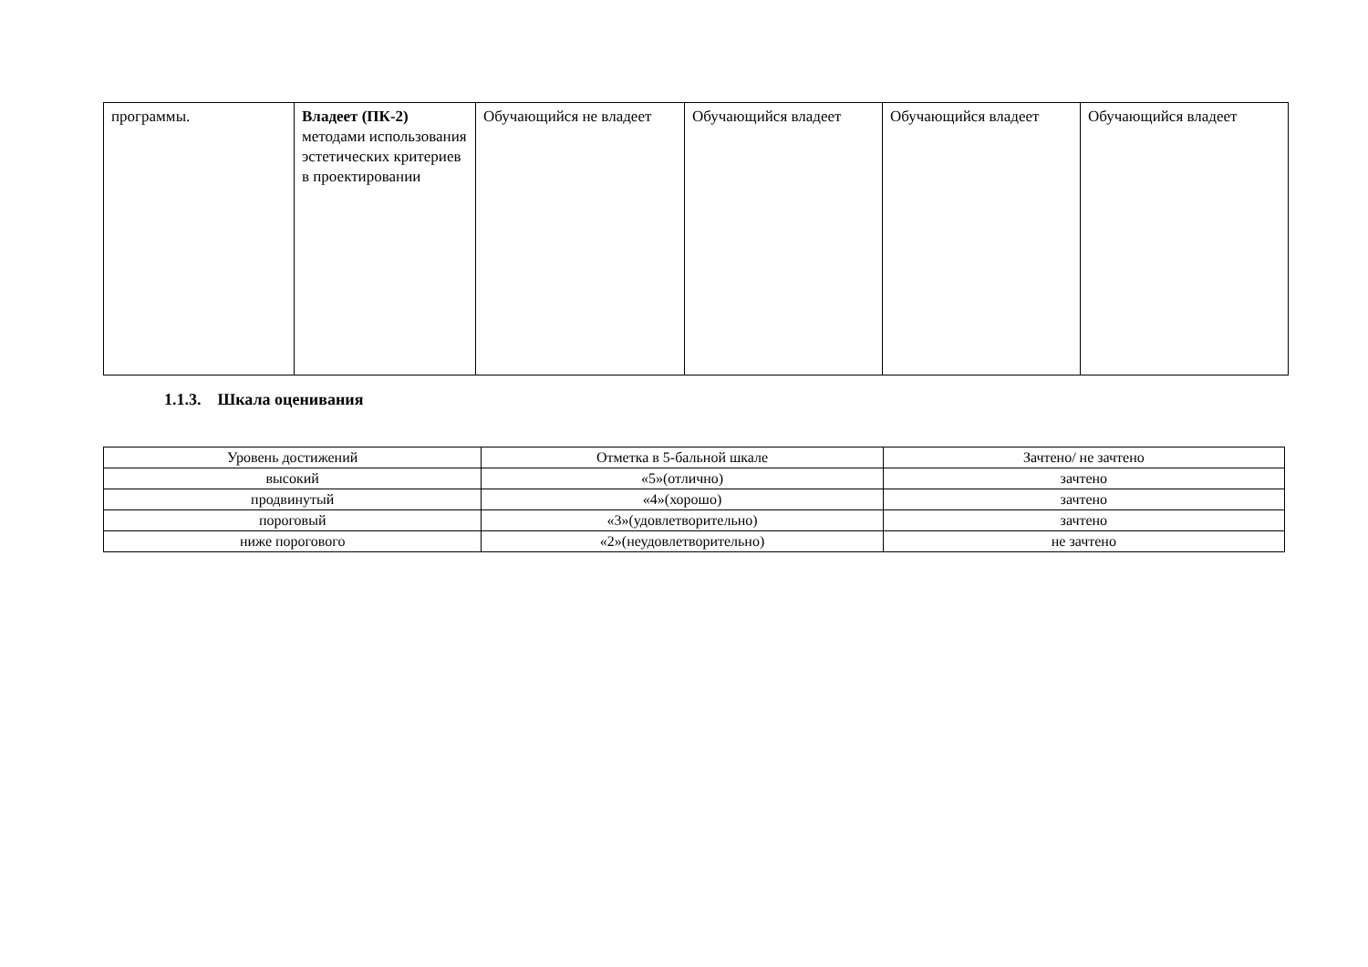| программы. | Владеет (ПК-2) методами использования эстетических критериев в проектировании | Обучающийся не владеет | Обучающийся владеет | Обучающийся владеет | Обучающийся владеет |
1.1.3. Шкала оценивания
| Уровень достижений | Отметка в 5-бальной шкале | Зачтено/ не зачтено |
| --- | --- | --- |
| высокий | «5»(отлично) | зачтено |
| продвинутый | «4»(хорошо) | зачтено |
| пороговый | «3»(удовлетворительно) | зачтено |
| ниже порогового | «2»(неудовлетворительно) | не зачтено |